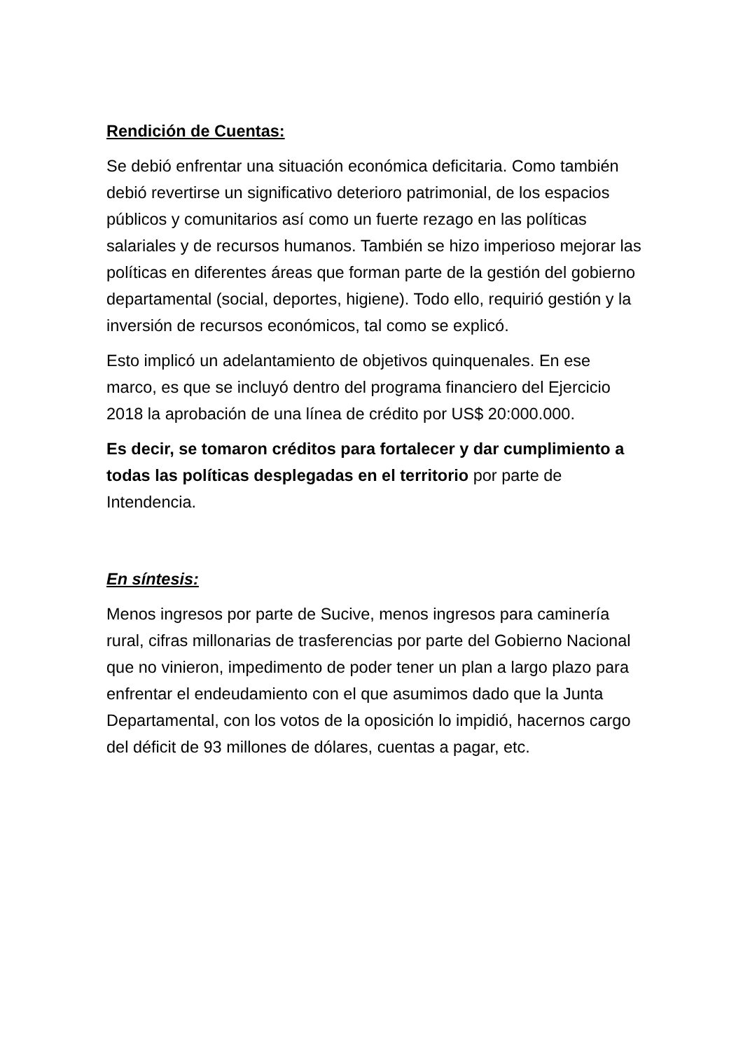Rendición de Cuentas:
Se debió enfrentar una situación económica deficitaria. Como también debió revertirse un significativo deterioro patrimonial, de los espacios públicos y comunitarios así como un fuerte rezago en las políticas salariales y de recursos humanos. También se hizo imperioso mejorar las políticas en diferentes áreas que forman parte de la gestión del gobierno departamental (social, deportes, higiene). Todo ello, requirió gestión y la inversión de recursos económicos, tal como se explicó.
Esto implicó un adelantamiento de objetivos quinquenales. En ese marco, es que se incluyó dentro del programa financiero del Ejercicio 2018 la aprobación de una línea de crédito por US$ 20:000.000.
Es decir, se tomaron créditos para fortalecer y dar cumplimiento a todas las políticas desplegadas en el territorio por parte de Intendencia.
En síntesis:
Menos ingresos por parte de Sucive, menos ingresos para caminería rural, cifras millonarias de trasferencias por parte del Gobierno Nacional que no vinieron, impedimento de poder tener un plan a largo plazo para enfrentar el endeudamiento con el que asumimos dado que la Junta Departamental, con los votos de la oposición lo impidió, hacernos cargo del déficit de 93 millones de dólares, cuentas a pagar, etc.